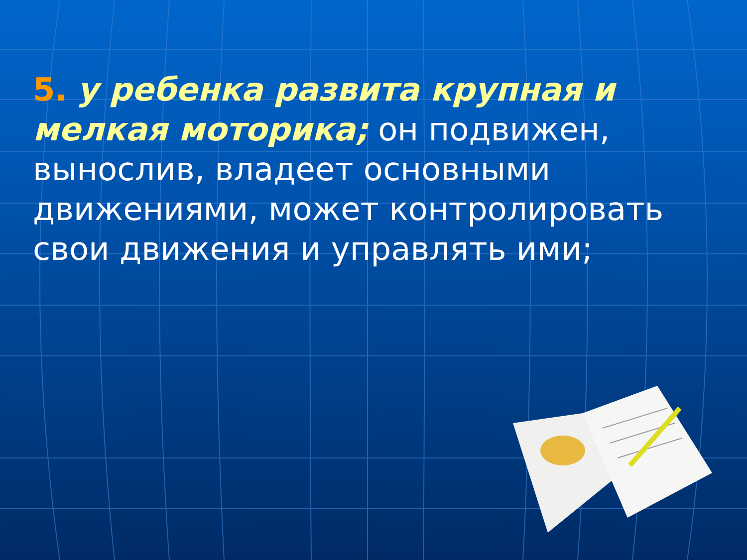5. у ребенка развита крупная и мелкая моторика; он подвижен, вынослив, владеет основными движениями, может контролировать свои движения и управлять ими;